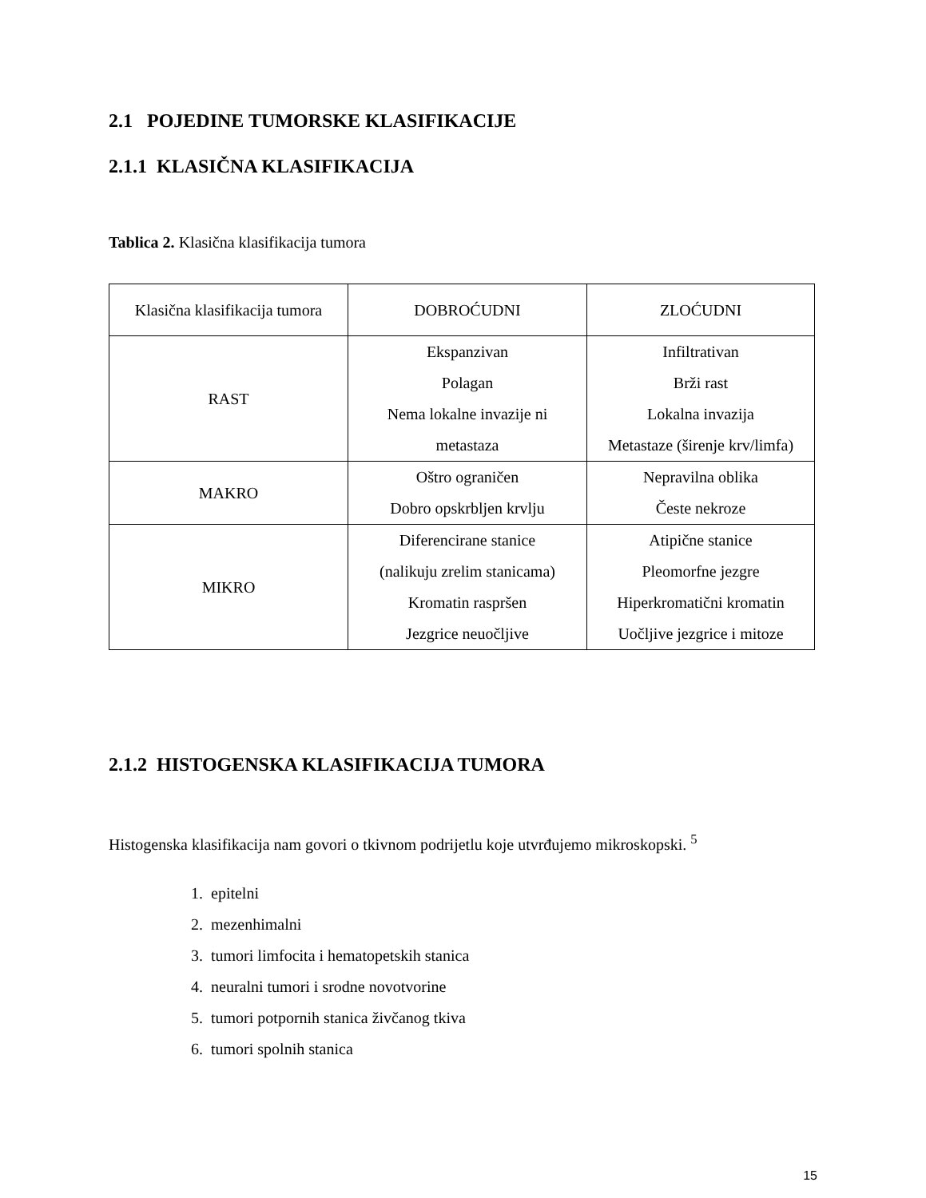2.1 POJEDINE TUMORSKE KLASIFIKACIJE
2.1.1 KLASIČNA KLASIFIKACIJA
Tablica 2. Klasična klasifikacija tumora
| Klasična klasifikacija tumora | DOBROĆUDNI | ZLOĆUDNI |
| RAST | Ekspanzivan Polagan Nema lokalne invazije ni metastaza | Infiltrativan Brži rast Lokalna invazija Metastaze (širenje krv/limfa) |
| MAKRO | Oštro ograničen Dobro opskrbljen krvlju | Nepravilna oblika Česte nekroze |
| MIKRO | Diferencirane stanice (nalikuju zrelim stanicama) Kromatin raspršen Jezgrice neuočljive | Atipične stanice Pleomorfne jezgre Hiperkromatični kromatin Uočljive jezgrice i mitoze |
2.1.2 HISTOGENSKA KLASIFIKACIJA TUMORA
Histogenska klasifikacija nam govori o tkivnom podrijetlu koje utvrđujemo mikroskopski. <sup>5</sup>
1. epitelni
2. mezenhimalni
3. tumori limfocita i hematopetskih stanica
4. neuralni tumori i srodne novotvorine
5. tumori potpornih stanica živčanog tkiva
6. tumori spolnih stanica
15